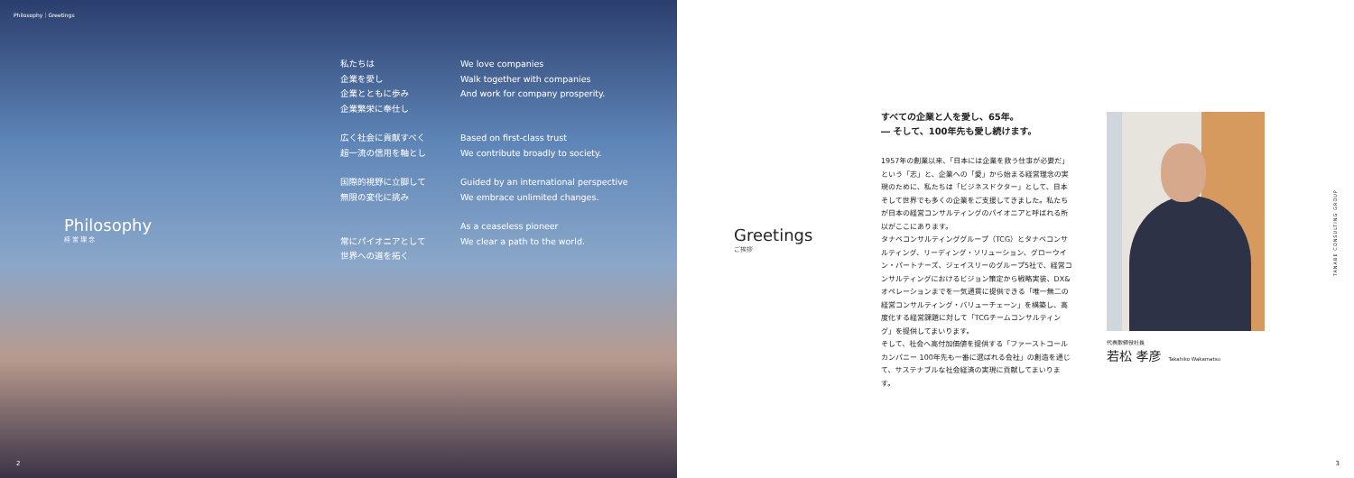Philosophy｜Greetings
私たちは
企業を愛し
企業とともに歩み
企業繁栄に奉仕し
広く社会に貢献すべく
超一流の信用を軸とし
国際的視野に立脚して
無限の変化に挑み
常にパイオニアとして
世界への道を拓く
We love companies
Walk together with companies
And work for company prosperity.
Based on first-class trust
We contribute broadly to society.
Guided by an international perspective
We embrace unlimited changes.
As a ceaseless pioneer
We clear a path to the world.
Philosophy
経営理念
2
Greetings
ご挨拶
すべての企業と人を愛し、65年。
― そして、100年先も愛し続けます。
1957年の創業以来、「日本には企業を救う仕事が必要だ」という「志」と、企業への「愛」から始まる経営理念の実現のために、私たちは「ビジネスドクター」として、日本そして世界でも多くの企業をご支援してきました。私たちが日本の経営コンサルティングのパイオニアと呼ばれる所以がここにあります。
タナベコンサルティンググループ（TCG）とタナベコンサルティング、リーディング・ソリューション、グローウイン・パートナーズ、ジェイスリーのグループ5社で、経営コンサルティングにおけるビジョン策定から戦略実装、DX&オペレーションまでを一気通貫に提供できる「唯一無二の経営コンサルティング・バリューチェーン」を構築し、高度化する経営課題に対して「TCGチームコンサルティング」を提供してまいります。
そして、社会へ高付加価値を提供する「ファーストコールカンパニー 100年先も一番に選ばれる会社」の創造を通じて、サステナブルな社会経済の実現に貢献してまいります。
代表取締役社長
若松 孝彦 Takahiko Wakamatsu
TANABE CONSULTING GROUP
3